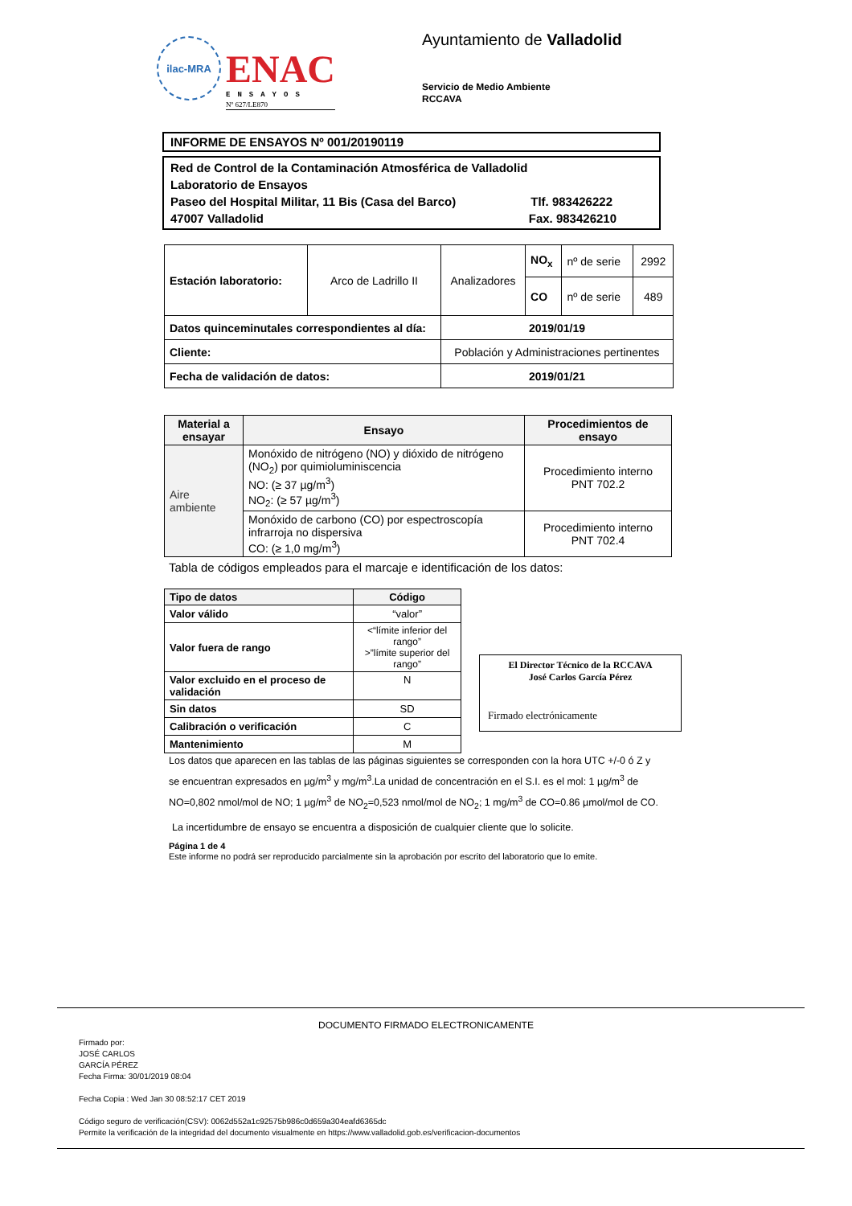ilac-MRA
ENAC
ENSAYOS
Nº 627/LE870
Ayuntamiento de Valladolid
Servicio de Medio Ambiente
RCCAVA
INFORME DE ENSAYOS Nº 001/20190119
Red de Control de la Contaminación Atmosférica de Valladolid
Laboratorio de Ensayos
Paseo del Hospital Militar, 11 Bis (Casa del Barco) Tlf. 983426222
47007 Valladolid Fax. 983426210
| Estación laboratorio: | Arco de Ladrillo II | Analizadores | NO<sub>x</sub> | nº de serie | 2992 |
| | | | CO | nº de serie | 489 |
| Datos quinceminutales correspondientes al día: | | 2019/01/19 | | | |
| Cliente: | | Población y Administraciones pertinentes | | | |
| Fecha de validación de datos: | | 2019/01/21 | | | |
| Material a ensayar | Ensayo | Procedimientos de ensayo |
| --- | --- | --- |
| Aire ambiente | Monóxido de nitrógeno (NO) y dióxido de nitrógeno (NO<sub>2</sub>) por quimioluminiscencia NO: (≥ 37 µg/m<sup>3</sup>) NO<sub>2</sub>: (≥ 57 µg/m<sup>3</sup>) | Procedimiento interno PNT 702.2 |
| | Monóxido de carbono (CO) por espectroscopía infrarroja no dispersiva CO: (≥ 1,0 mg/m<sup>3</sup>) | Procedimiento interno PNT 702.4 |
Tabla de códigos empleados para el marcaje e identificación de los datos:
| Tipo de datos | Código |
| --- | --- |
| Valor válido | “valor” |
| Valor fuera de rango | <“límite inferior del rango” >”límite superior del rango” |
| Valor excluido en el proceso de validación | N |
| Sin datos | SD |
| Calibración o verificación | C |
| Mantenimiento | M |
El Director Técnico de la RCCAVA
José Carlos García Pérez
Firmado electrónicamente
Los datos que aparecen en las tablas de las páginas siguientes se corresponden con la hora UTC +/-0 ó Z y se encuentran expresados en µg/m<sup>3</sup> y mg/m<sup>3</sup>.La unidad de concentración en el S.I. es el mol: 1 µg/m<sup>3</sup> de NO=0,802 nmol/mol de NO; 1 µg/m<sup>3</sup> de NO<sub>2</sub>=0,523 nmol/mol de NO<sub>2</sub>; 1 mg/m<sup>3</sup> de CO=0.86 µmol/mol de CO.
La incertidumbre de ensayo se encuentra a disposición de cualquier cliente que lo solicite.
Página 1 de 4
Este informe no podrá ser reproducido parcialmente sin la aprobación por escrito del laboratorio que lo emite.
DOCUMENTO FIRMADO ELECTRONICAMENTE
Firmado por:
JOSÉ CARLOS
GARCÍA PÉREZ
Fecha Firma: 30/01/2019 08:04
Fecha Copia : Wed Jan 30 08:52:17 CET 2019
Código seguro de verificación(CSV): 0062d552a1c92575b986c0d659a304eafd6365dc
Permite la verificación de la integridad del documento visualmente en https://www.valladolid.gob.es/verificacion-documentos